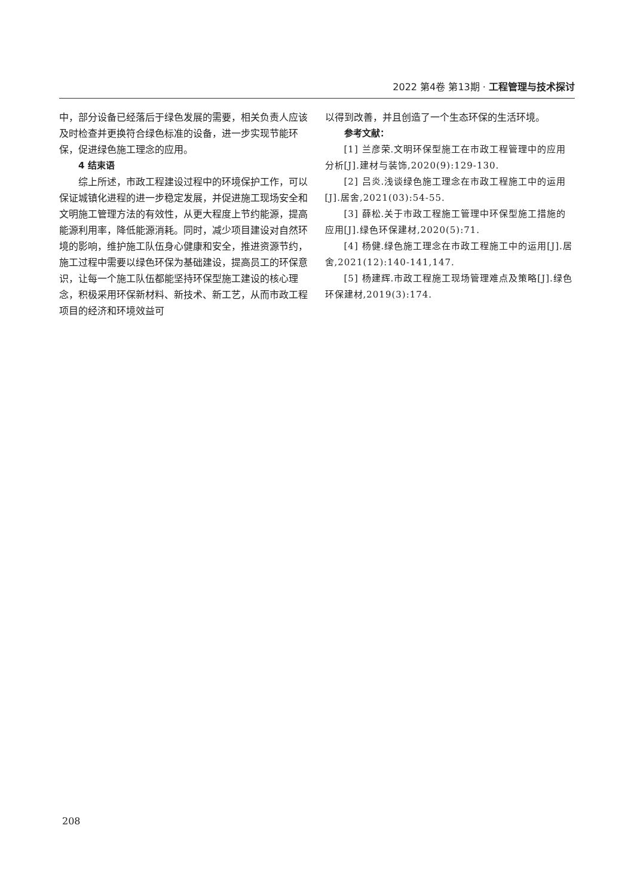2022 第4卷 第13期 · 工程管理与技术探讨
中，部分设备已经落后于绿色发展的需要，相关负责人应该及时检查并更换符合绿色标准的设备，进一步实现节能环保，促进绿色施工理念的应用。
4 结束语
综上所述，市政工程建设过程中的环境保护工作，可以保证城镇化进程的进一步稳定发展，并促进施工现场安全和文明施工管理方法的有效性，从更大程度上节约能源，提高能源利用率，降低能源消耗。同时，减少项目建设对自然环境的影响，维护施工队伍身心健康和安全，推进资源节约，施工过程中需要以绿色环保为基础建设，提高员工的环保意识，让每一个施工队伍都能坚持环保型施工建设的核心理念，积极采用环保新材料、新技术、新工艺，从而市政工程项目的经济和环境效益可
以得到改善，并且创造了一个生态环保的生活环境。
参考文献：
[1] 兰彦荣.文明环保型施工在市政工程管理中的应用分析[J].建材与装饰,2020(9):129-130.
[2] 吕炎.浅谈绿色施工理念在市政工程施工中的运用[J].居舍,2021(03):54-55.
[3] 薛松.关于市政工程施工管理中环保型施工措施的应用[J].绿色环保建材,2020(5):71.
[4] 杨健.绿色施工理念在市政工程施工中的运用[J].居舍,2021(12):140-141,147.
[5] 杨建辉.市政工程施工现场管理难点及策略[J].绿色环保建材,2019(3):174.
208